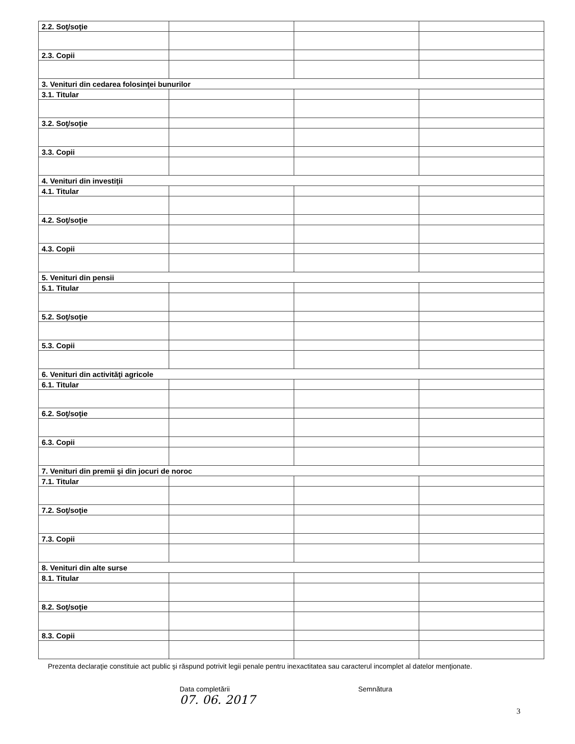| 2.2. Soţ/soţie | | | |
| 2.3. Copii | | | |
| 3. Venituri din cedarea folosinţei bunurilor | | | |
| 3.1. Titular | | | |
| 3.2. Soţ/soţie | | | |
| 3.3. Copii | | | |
| 4. Venituri din investiţii | | | |
| 4.1. Titular | | | |
| 4.2. Soţ/soţie | | | |
| 4.3. Copii | | | |
| 5. Venituri din pensii | | | |
| 5.1. Titular | | | |
| 5.2. Soţ/soţie | | | |
| 5.3. Copii | | | |
| 6. Venituri din activităţi agricole | | | |
| 6.1. Titular | | | |
| 6.2. Soţ/soţie | | | |
| 6.3. Copii | | | |
| 7. Venituri din premii şi din jocuri de noroc | | | |
| 7.1. Titular | | | |
| 7.2. Soţ/soţie | | | |
| 7.3. Copii | | | |
| 8. Venituri din alte surse | | | |
| 8.1. Titular | | | |
| 8.2. Soţ/soţie | | | |
| 8.3. Copii | | | |
Prezenta declaraţie constituie act public şi răspund potrivit legii penale pentru inexactitatea sau caracterul incomplet al datelor menţionate.
Data completării
07. 06. 2017
Semnătura
3